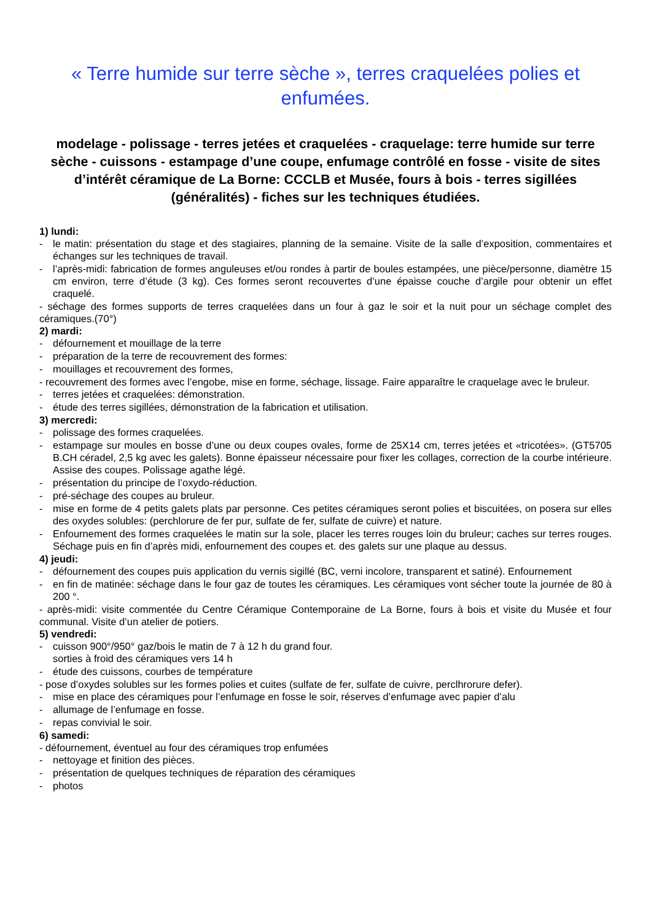« Terre humide sur terre sèche », terres craquelées polies et enfumées.
modelage - polissage - terres jetées et craquelées - craquelage: terre humide sur terre sèche - cuissons - estampage d’une coupe, enfumage contrôlé en fosse - visite de sites d’intérêt céramique de La Borne: CCCLB et Musée, fours à bois - terres sigillées (généralités) - fiches sur les techniques étudiées.
1) lundi:
- le matin: présentation du stage et des stagiaires, planning de la semaine. Visite de la salle d’exposition, commentaires et échanges sur les techniques de travail.
- l’après-midi: fabrication de formes anguleuses et/ou rondes à partir de boules estampées, une pièce/personne, diamètre 15 cm environ, terre d’étude (3 kg). Ces formes seront recouvertes d’une épaisse couche d’argile pour obtenir un effet craquelé.
- séchage des formes supports de terres craquelées dans un four à gaz le soir et la nuit pour un séchage complet des céramiques.(70°)
2) mardi:
- défournement et mouillage de la terre
- préparation de la terre de recouvrement des formes:
- mouillages et recouvrement des formes,
- recouvrement des formes avec l’engobe, mise en forme, séchage, lissage. Faire apparaître le craquelage avec le bruleur.
- terres jetées et craquelées: démonstration.
- étude des terres sigillées, démonstration de la fabrication et utilisation.
3) mercredi:
- polissage des formes craquelées.
- estampage sur moules en bosse d’une ou deux coupes ovales, forme de 25X14 cm, terres jetées et «tricotées». (GT5705 B.CH céradel, 2,5 kg avec les galets). Bonne épaisseur nécessaire pour fixer les collages, correction de la courbe intérieure. Assise des coupes. Polissage agathe légé.
- présentation du principe de l’oxydo-réduction.
- pré-séchage des coupes au bruleur.
- mise en forme de 4 petits galets plats par personne. Ces petites céramiques seront polies et biscuitées, on posera sur elles des oxydes solubles: (perchlorure de fer pur, sulfate de fer, sulfate de cuivre) et nature.
- Enfournement des formes craquelées le matin sur la sole, placer les terres rouges loin du bruleur; caches sur terres rouges. Séchage puis en fin d’après midi, enfournement des coupes et. des galets sur une plaque au dessus.
4) jeudi:
- défournement des coupes puis application du vernis sigillé (BC, verni incolore, transparent et satiné). Enfournement
- en fin de matinée: séchage dans le four gaz de toutes les céramiques. Les céramiques vont sécher toute la journée de 80 à 200 °.
- après-midi: visite commentée du Centre Céramique Contemporaine de La Borne, fours à bois et visite du Musée et four communal. Visite d’un atelier de potiers.
5) vendredi:
- cuisson 900°/950° gaz/bois le matin de 7 à 12 h du grand four.
sorties à froid des céramiques vers 14 h
- étude des cuissons, courbes de température
- pose d’oxydes solubles sur les formes polies et cuites (sulfate de fer, sulfate de cuivre, perclhrorure defer).
- mise en place des céramiques pour l’enfumage en fosse le soir, réserves d’enfumage avec papier d’alu
- allumage de l’enfumage en fosse.
- repas convivial le soir.
6) samedi:
- défournement, éventuel au four des céramiques trop enfumées
- nettoyage et finition des pièces.
- présentation de quelques techniques de réparation des céramiques
- photos